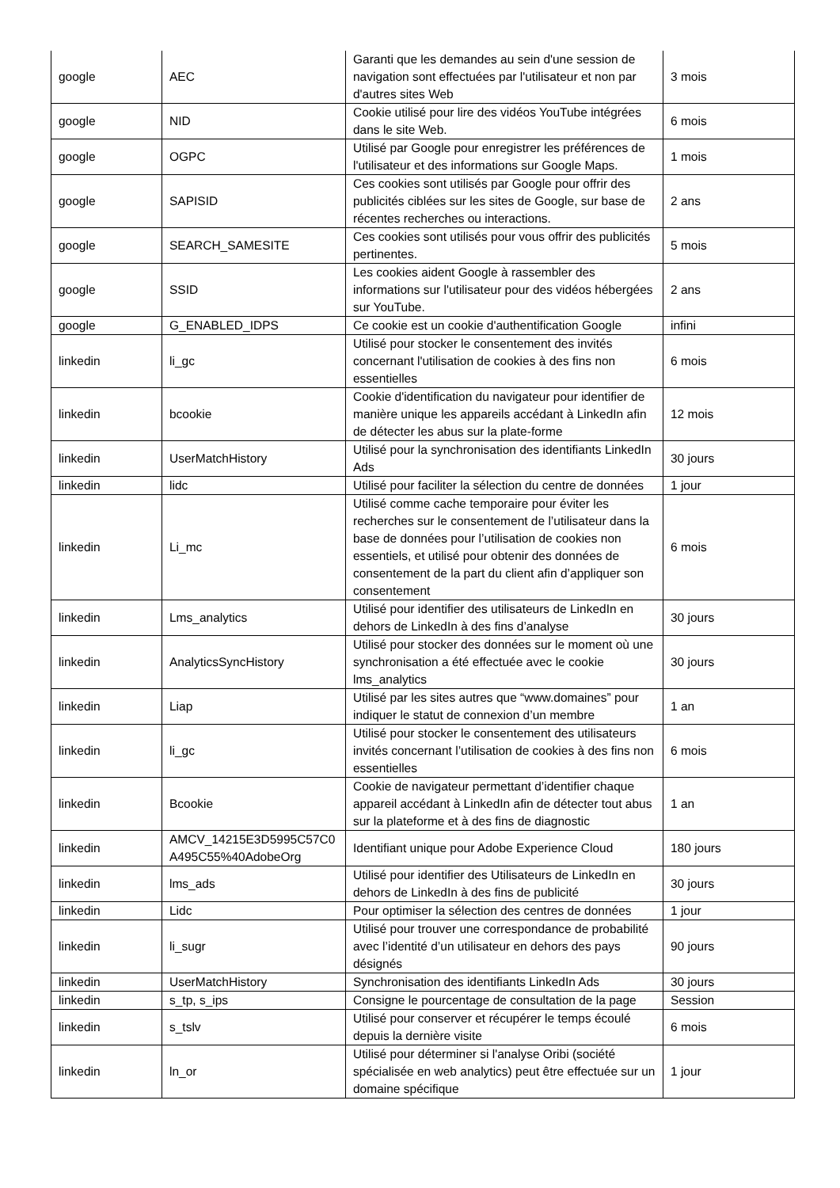| google | AEC | Garanti que les demandes au sein d'une session de navigation sont effectuées par l'utilisateur et non par d'autres sites Web | 3 mois |
| google | NID | Cookie utilisé pour lire des vidéos YouTube intégrées dans le site Web. | 6 mois |
| google | OGPC | Utilisé par Google pour enregistrer les préférences de l'utilisateur et des informations sur Google Maps. | 1 mois |
| google | SAPISID | Ces cookies sont utilisés par Google pour offrir des publicités ciblées sur les sites de Google, sur base de récentes recherches ou interactions. | 2 ans |
| google | SEARCH_SAMESITE | Ces cookies sont utilisés pour vous offrir des publicités pertinentes. | 5 mois |
| google | SSID | Les cookies aident Google à rassembler des informations sur l'utilisateur pour des vidéos hébergées sur YouTube. | 2 ans |
| google | G_ENABLED_IDPS | Ce cookie est un cookie d'authentification Google | infini |
| linkedin | li_gc | Utilisé pour stocker le consentement des invités concernant l'utilisation de cookies à des fins non essentielles | 6 mois |
| linkedin | bcookie | Cookie d'identification du navigateur pour identifier de manière unique les appareils accédant à LinkedIn afin de détecter les abus sur la plate-forme | 12 mois |
| linkedin | UserMatchHistory | Utilisé pour la synchronisation des identifiants LinkedIn Ads | 30 jours |
| linkedin | lidc | Utilisé pour faciliter la sélection du centre de données | 1 jour |
| linkedin | Li_mc | Utilisé comme cache temporaire pour éviter les recherches sur le consentement de l’utilisateur dans la base de données pour l’utilisation de cookies non essentiels, et utilisé pour obtenir des données de consentement de la part du client afin d’appliquer son consentement | 6 mois |
| linkedin | Lms_analytics | Utilisé pour identifier des utilisateurs de LinkedIn en dehors de LinkedIn à des fins d’analyse | 30 jours |
| linkedin | AnalyticsSyncHistory | Utilisé pour stocker des données sur le moment où une synchronisation a été effectuée avec le cookie lms_analytics | 30 jours |
| linkedin | Liap | Utilisé par les sites autres que “www.domaines” pour indiquer le statut de connexion d’un membre | 1 an |
| linkedin | li_gc | Utilisé pour stocker le consentement des utilisateurs invités concernant l’utilisation de cookies à des fins non essentielles | 6 mois |
| linkedin | Bcookie | Cookie de navigateur permettant d’identifier chaque appareil accédant à LinkedIn afin de détecter tout abus sur la plateforme et à des fins de diagnostic | 1 an |
| linkedin | AMCV_14215E3D5995C57C0 A495C55%40AdobeOrg | Identifiant unique pour Adobe Experience Cloud | 180 jours |
| linkedin | lms_ads | Utilisé pour identifier des Utilisateurs de LinkedIn en dehors de LinkedIn à des fins de publicité | 30 jours |
| linkedin | Lidc | Pour optimiser la sélection des centres de données | 1 jour |
| linkedin | li_sugr | Utilisé pour trouver une correspondance de probabilité avec l’identité d’un utilisateur en dehors des pays désignés | 90 jours |
| linkedin | UserMatchHistory | Synchronisation des identifiants LinkedIn Ads | 30 jours |
| linkedin | s_tp, s_ips | Consigne le pourcentage de consultation de la page | Session |
| linkedin | s_tslv | Utilisé pour conserver et récupérer le temps écoulé depuis la dernière visite | 6 mois |
| linkedin | ln_or | Utilisé pour déterminer si l'analyse Oribi (société spécialisée en web analytics) peut être effectuée sur un domaine spécifique | 1 jour |